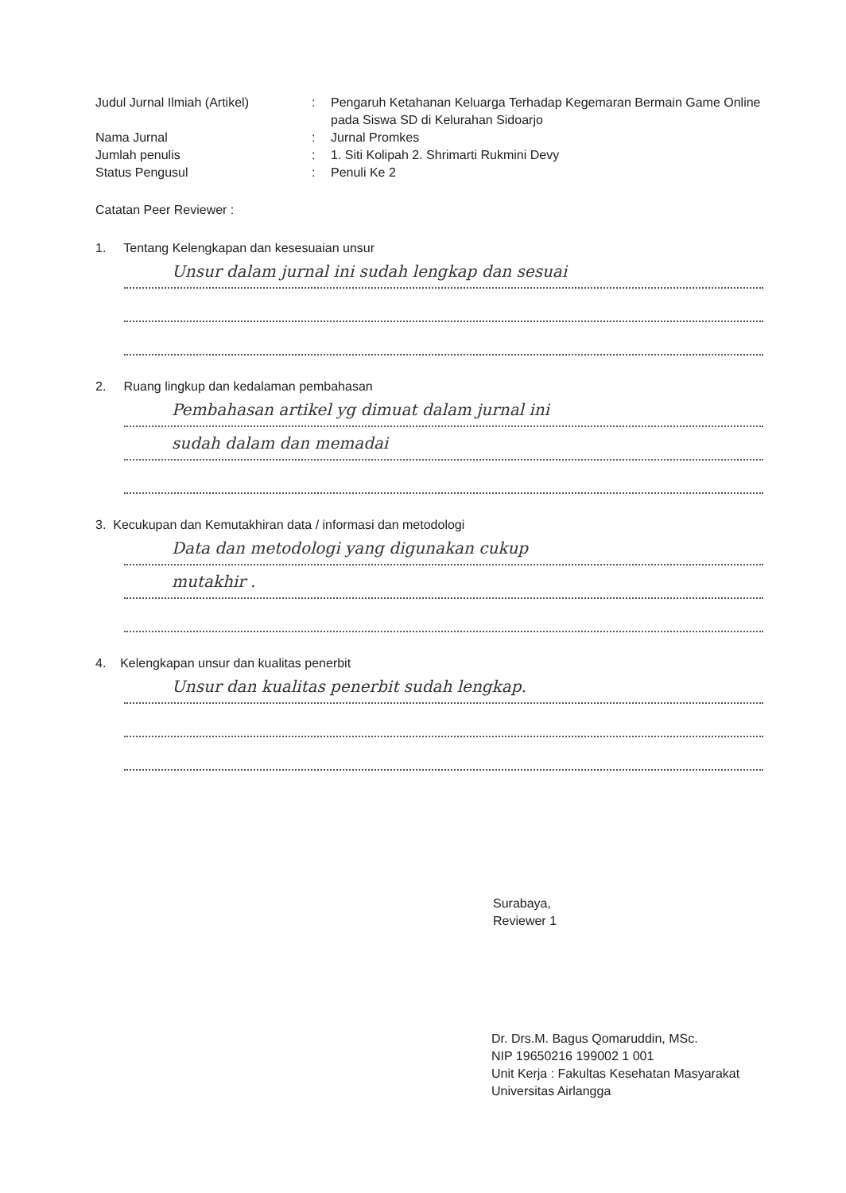Judul Jurnal Ilmiah (Artikel)
: Pengaruh Ketahanan Keluarga Terhadap Kegemaran Bermain Game Online pada Siswa SD di Kelurahan Sidoarjo
Nama Jurnal : Jurnal Promkes
Jumlah penulis : 1. Siti Kolipah 2. Shrimarti Rukmini Devy
Status Pengusul : Penuli Ke 2
Catatan Peer Reviewer :
1. Tentang Kelengkapan dan kesesuaian unsur
Unsur dalam jurnal ini sudah lengkap dan sesuai
2. Ruang lingkup dan kedalaman pembahasan
Pembahasan artikel yg dimuat dalam jurnal ini
sudah dalam dan memadai
3. Kecukupan dan Kemutakhiran data / informasi dan metodologi
Data dan metodologi yang digunakan cukup
mutakhir .
4. Kelengkapan unsur dan kualitas penerbit
Unsur dan kualitas penerbit sudah lengkap.
Surabaya,
Reviewer 1
Dr. Drs.M. Bagus Qomaruddin, MSc.
NIP 19650216 199002 1 001
Unit Kerja : Fakultas Kesehatan Masyarakat
Universitas Airlangga